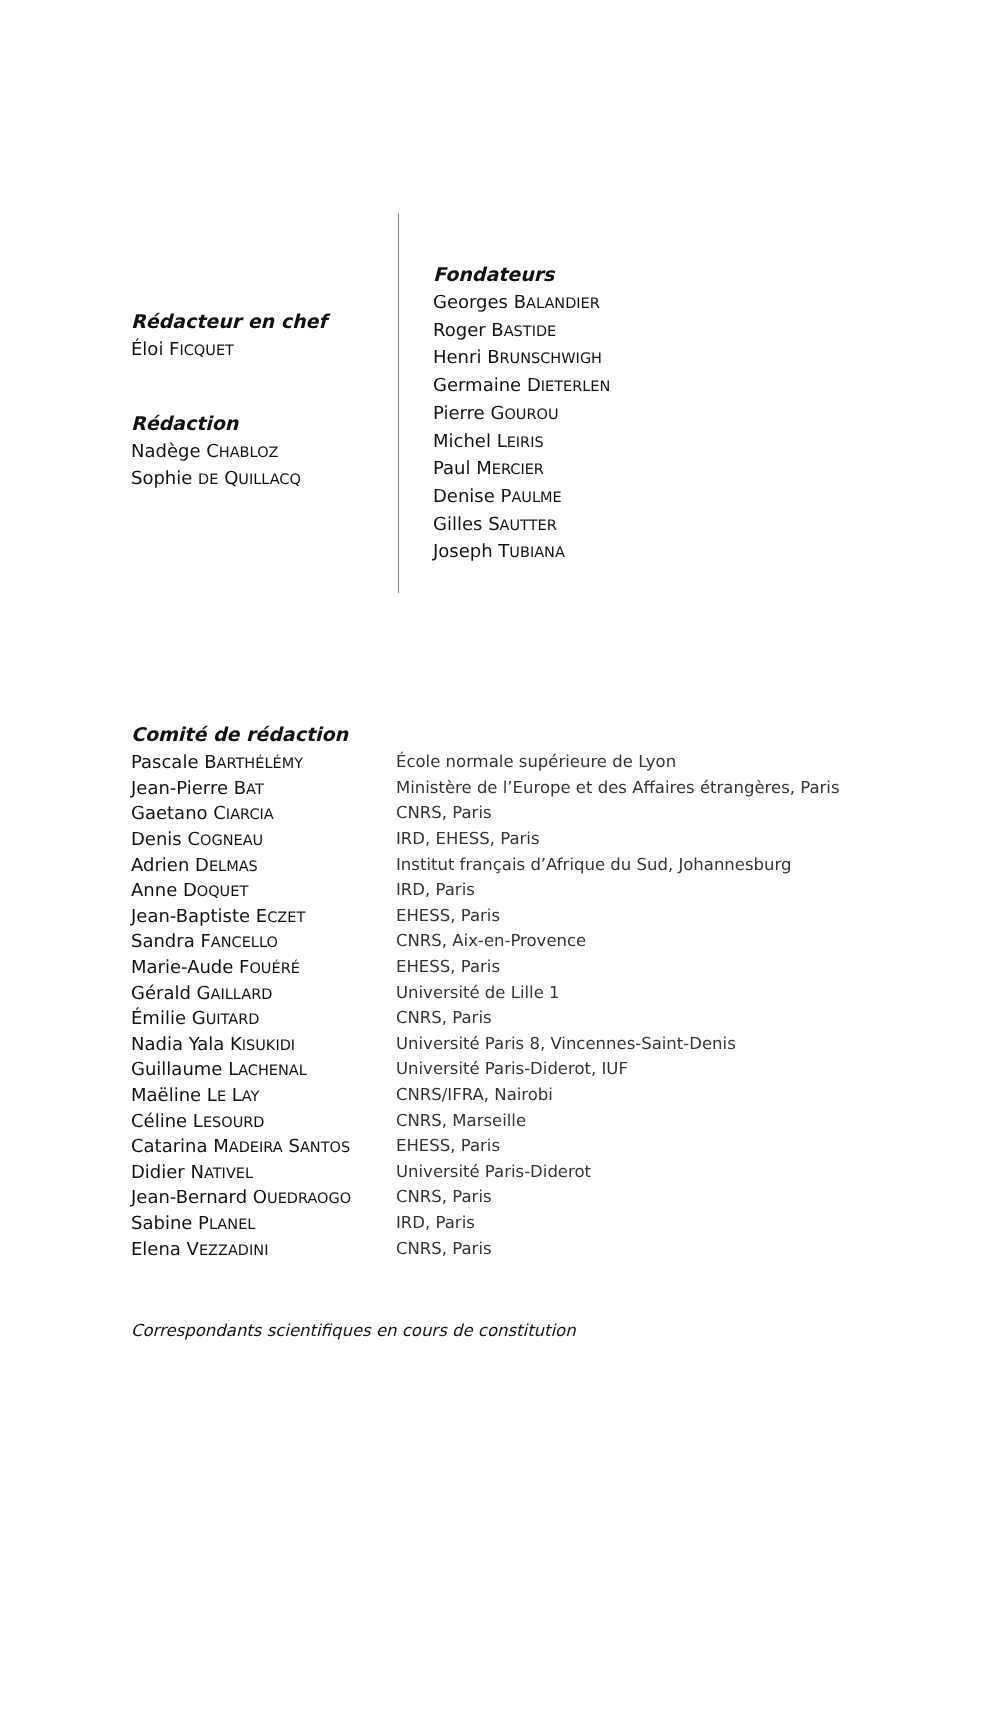Rédacteur en chef
Éloi FICQUET
Rédaction
Nadège CHABLOZ
Sophie DE QUILLACQ
Fondateurs
Georges BALANDIER
Roger BASTIDE
Henri BRUNSCHWIGH
Germaine DIETERLEN
Pierre GOUROU
Michel LEIRIS
Paul MERCIER
Denise PAULME
Gilles SAUTTER
Joseph TUBIANA
Comité de rédaction
| Pascale B ARTHÉLÉMY | École normale supérieure de Lyon |
| Jean-Pierre B AT | Ministère de l’Europe et des Affaires étrangères, Paris |
| Gaetano C IARCIA | CNRS, Paris |
| Denis C OGNEAU | IRD, EHESS, Paris |
| Adrien D ELMAS | Institut français d’Afrique du Sud, Johannesburg |
| Anne D OQUET | IRD, Paris |
| Jean-Baptiste E CZET | EHESS, Paris |
| Sandra F ANCELLO | CNRS, Aix-en-Provence |
| Marie-Aude F OUÉRÉ | EHESS, Paris |
| Gérald G AILLARD | Université de Lille 1 |
| Émilie G UITARD | CNRS, Paris |
| Nadia Yala K ISUKIDI | Université Paris 8, Vincennes-Saint-Denis |
| Guillaume L ACHENAL | Université Paris-Diderot, IUF |
| Maëline L E L AY | CNRS/IFRA, Nairobi |
| Céline L ESOURD | CNRS, Marseille |
| Catarina M ADEIRA S ANTOS | EHESS, Paris |
| Didier N ATIVEL | Université Paris-Diderot |
| Jean-Bernard O UEDRAOGO | CNRS, Paris |
| Sabine P LANEL | IRD, Paris |
| Elena V EZZADINI | CNRS, Paris |
Correspondants scientifiques en cours de constitution